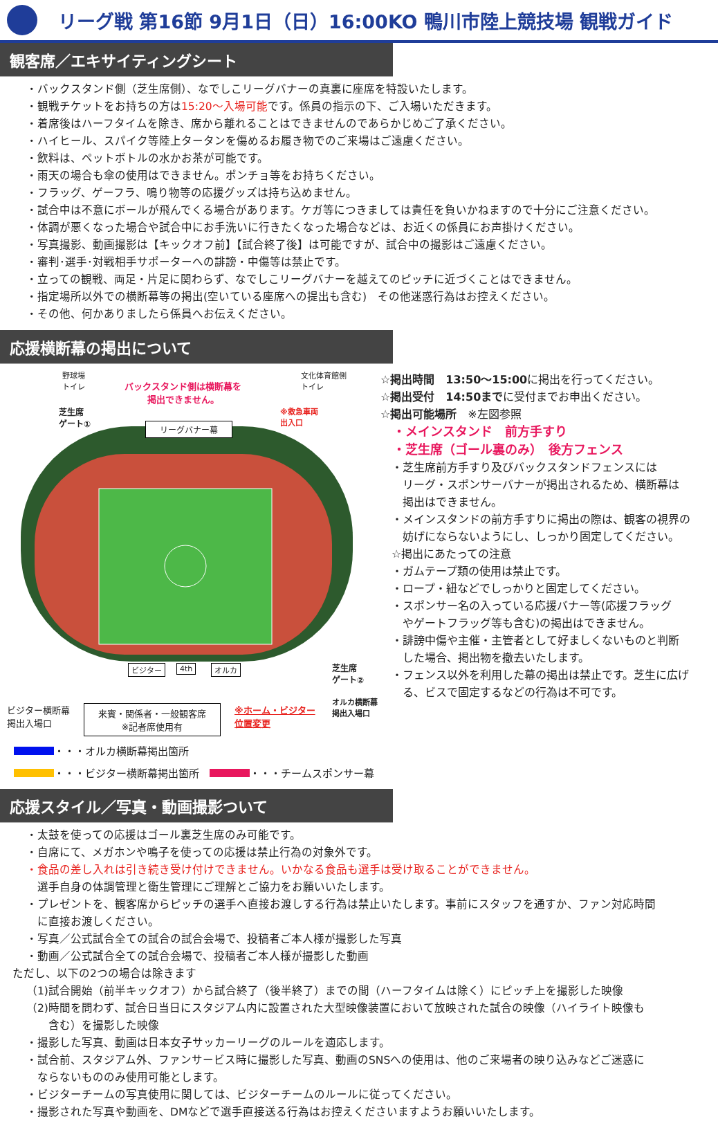リーグ戦 第16節 9月1日（日）16:00KO 鴨川市陸上競技場 観戦ガイド
観客席／エキサイティングシート
・バックスタンド側（芝生席側）、なでしこリーグバナーの真裏に座席を特設いたします。
・観戦チケットをお持ちの方は15:20～入場可能です。係員の指示の下、ご入場いただきます。
・着席後はハーフタイムを除き、席から離れることはできませんのであらかじめご了承ください。
・ハイヒール、スパイク等陸上タータンを傷めるお履き物でのご来場はご遠慮ください。
・飲料は、ペットボトルの水かお茶が可能です。
・雨天の場合も傘の使用はできません。ポンチョ等をお持ちください。
・フラッグ、ゲーフラ、鳴り物等の応援グッズは持ち込めません。
・試合中は不意にボールが飛んでくる場合があります。ケガ等につきましては責任を負いかねますので十分にご注意ください。
・体調が悪くなった場合や試合中にお手洗いに行きたくなった場合などは、お近くの係員にお声掛けください。
・写真撮影、動画撮影は【キックオフ前】【試合終了後】は可能ですが、試合中の撮影はご遠慮ください。
・審判･選手･対戦相手サポーターへの誹謗・中傷等は禁止です。
・立っての観戦、両足・片足に関わらず、なでしこリーグバナーを越えてのピッチに近づくことはできません。
・指定場所以外での横断幕等の掲出(空いている座席への提出も含む)　その他迷惑行為はお控えください。
・その他、何かありましたら係員へお伝えください。
応援横断幕の掲出について
野球場
トイレ
バックスタンド側は横断幕を
掲出できません。
文化体育館側
トイレ
芝生席
ゲート①
※救急車両
出入口
リーグバナー幕
ビジター 4th オルカ
芝生席
ゲート②
オルカ横断幕
掲出入場口
☆掲出時間　13:50～15:00に掲出を行ってください。
☆掲出受付　14:50までに受付までお申出ください。
☆掲出可能場所　※左図参照
　・メインスタンド　前方手すり
　・芝生席（ゴール裏のみ）　後方フェンス
　・芝生席前方手すり及びバックスタンドフェンスには
　　リーグ・スポンサーバナーが掲出されるため、横断幕は
　　掲出はできません。
　・メインスタンドの前方手すりに掲出の際は、観客の視界の
　　妨げにならないようにし、しっかり固定してください。
　☆掲出にあたっての注意
　・ガムテープ類の使用は禁止です。
　・ロープ・紐などでしっかりと固定してください。
　・スポンサー名の入っている応援バナー等(応援フラッグ
　　やゲートフラッグ等も含む)の掲出はできません。
　・誹謗中傷や主催・主管者として好ましくないものと判断
　　した場合、掲出物を撤去いたします。
　・フェンス以外を利用した幕の掲出は禁止です。芝生に広げ
　　る、ビスで固定するなどの行為は不可です。
ビジター横断幕
掲出入場口
来賓・関係者・一般観客席
※記者席使用有
※ホーム・ビジター
位置変更
・・・オルカ横断幕掲出箇所
・・・ビジター横断幕掲出箇所　 ・・・チームスポンサー幕
応援スタイル／写真・動画撮影ついて
・太鼓を使っての応援はゴール裏芝生席のみ可能です。
・自席にて、メガホンや鳴子を使っての応援は禁止行為の対象外です。
・食品の差し入れは引き続き受け付けできません。いかなる食品も選手は受け取ることができません。
　選手自身の体調管理と衛生管理にご理解とご協力をお願いいたします。
・プレゼントを、観客席からピッチの選手へ直接お渡しする行為は禁止いたします。事前にスタッフを通すか、ファン対応時間
　に直接お渡しください。
・写真／公式試合全ての試合の試合会場で、投稿者ご本人様が撮影した写真
・動画／公式試合全ての試合会場で、投稿者ご本人様が撮影した動画
ただし、以下の2つの場合は除きます
（1)試合開始（前半キックオフ）から試合終了（後半終了）までの間（ハーフタイムは除く）にピッチ上を撮影した映像
（2)時間を問わず、試合日当日にスタジアム内に設置された大型映像装置において放映された試合の映像（ハイライト映像も
　　含む）を撮影した映像
・撮影した写真、動画は日本女子サッカーリーグのルールを適応します。
・試合前、スタジアム外、ファンサービス時に撮影した写真、動画のSNSへの使用は、他のご来場者の映り込みなどご迷惑に
　ならないもののみ使用可能とします。
・ビジターチームの写真使用に関しては、ビジターチームのルールに従ってください。
・撮影された写真や動画を、DMなどで選手直接送る行為はお控えくださいますようお願いいたします。